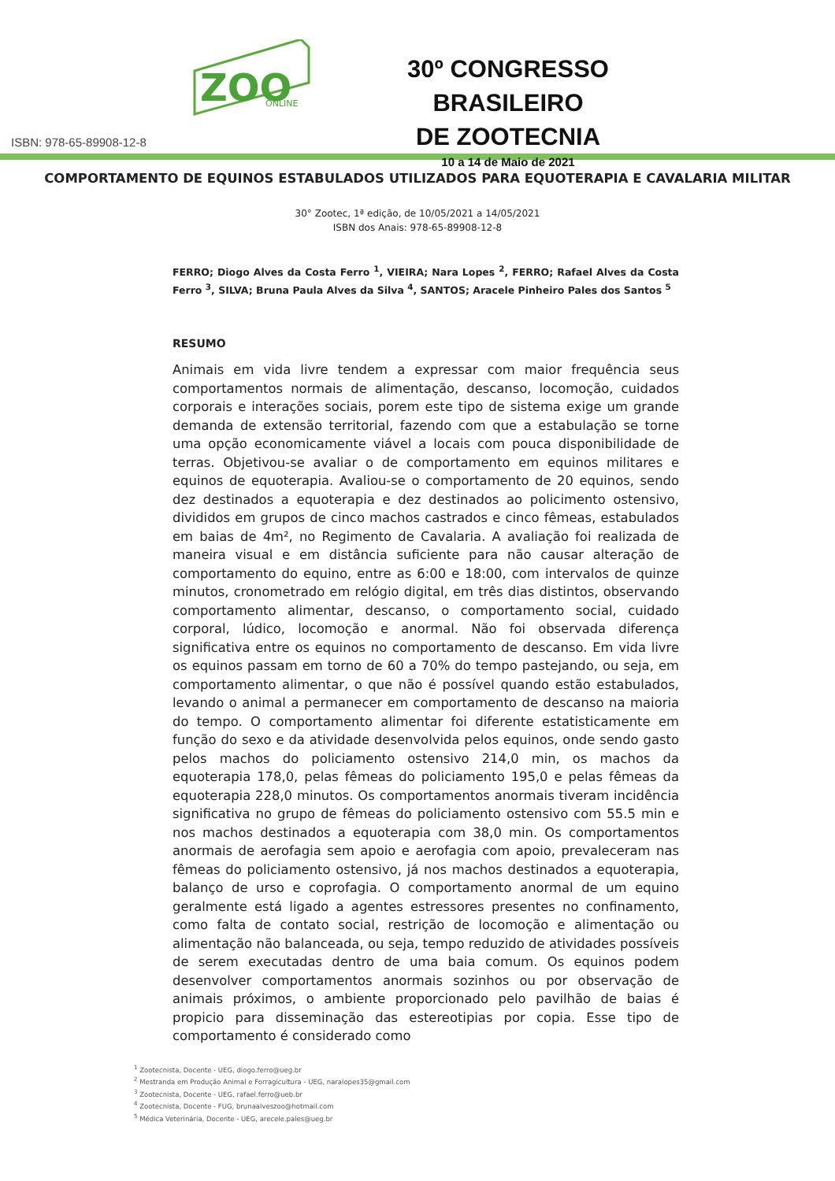ZOO
ONLINE
30º CONGRESSO BRASILEIRO
DE ZOOTECNIA
10 a 14 de Maio de 2021
ISBN: 978-65-89908-12-8
COMPORTAMENTO DE EQUINOS ESTABULADOS UTILIZADOS PARA EQUOTERAPIA E CAVALARIA MILITAR
30° Zootec, 1ª edição, de 10/05/2021 a 14/05/2021
ISBN dos Anais: 978-65-89908-12-8
FERRO; Diogo Alves da Costa Ferro <sup>1</sup>, VIEIRA; Nara Lopes <sup>2</sup>, FERRO; Rafael Alves da Costa Ferro <sup>3</sup>, SILVA; Bruna Paula Alves da Silva <sup>4</sup>, SANTOS; Aracele Pinheiro Pales dos Santos <sup>5</sup>
RESUMO
Animais em vida livre tendem a expressar com maior frequência seus comportamentos normais de alimentação, descanso, locomoção, cuidados corporais e interações sociais, porem este tipo de sistema exige um grande demanda de extensão territorial, fazendo com que a estabulação se torne uma opção economicamente viável a locais com pouca disponibilidade de terras. Objetivou-se avaliar o de comportamento em equinos militares e equinos de equoterapia. Avaliou-se o comportamento de 20 equinos, sendo dez destinados a equoterapia e dez destinados ao policimento ostensivo, divididos em grupos de cinco machos castrados e cinco fêmeas, estabulados em baias de 4m², no Regimento de Cavalaria. A avaliação foi realizada de maneira visual e em distância suficiente para não causar alteração de comportamento do equino, entre as 6:00 e 18:00, com intervalos de quinze minutos, cronometrado em relógio digital, em três dias distintos, observando comportamento alimentar, descanso, o comportamento social, cuidado corporal, lúdico, locomoção e anormal. Não foi observada diferença significativa entre os equinos no comportamento de descanso. Em vida livre os equinos passam em torno de 60 a 70% do tempo pastejando, ou seja, em comportamento alimentar, o que não é possível quando estão estabulados, levando o animal a permanecer em comportamento de descanso na maioria do tempo. O comportamento alimentar foi diferente estatisticamente em função do sexo e da atividade desenvolvida pelos equinos, onde sendo gasto pelos machos do policiamento ostensivo 214,0 min, os machos da equoterapia 178,0, pelas fêmeas do policiamento 195,0 e pelas fêmeas da equoterapia 228,0 minutos. Os comportamentos anormais tiveram incidência significativa no grupo de fêmeas do policiamento ostensivo com 55.5 min e nos machos destinados a equoterapia com 38,0 min. Os comportamentos anormais de aerofagia sem apoio e aerofagia com apoio, prevaleceram nas fêmeas do policiamento ostensivo, já nos machos destinados a equoterapia, balanço de urso e coprofagia. O comportamento anormal de um equino geralmente está ligado a agentes estressores presentes no confinamento, como falta de contato social, restrição de locomoção e alimentação ou alimentação não balanceada, ou seja, tempo reduzido de atividades possíveis de serem executadas dentro de uma baia comum. Os equinos podem desenvolver comportamentos anormais sozinhos ou por observação de animais próximos, o ambiente proporcionado pelo pavilhão de baias é propicio para disseminação das estereotipias por copia. Esse tipo de comportamento é considerado como
<sup>1</sup> Zootecnista, Docente - UEG, diogo.ferro@ueg.br
<sup>2</sup> Mestranda em Produção Animal e Forragicultura - UEG, naralopes35@gmail.com
<sup>3</sup> Zootecnista, Docente - UEG, rafael.ferro@ueb.br
<sup>4</sup> Zootecnista, Docente - FUG, brunaalveszoo@hotmail.com
<sup>5</sup> Médica Veterinária, Docente - UEG, arecele.pales@ueg.br